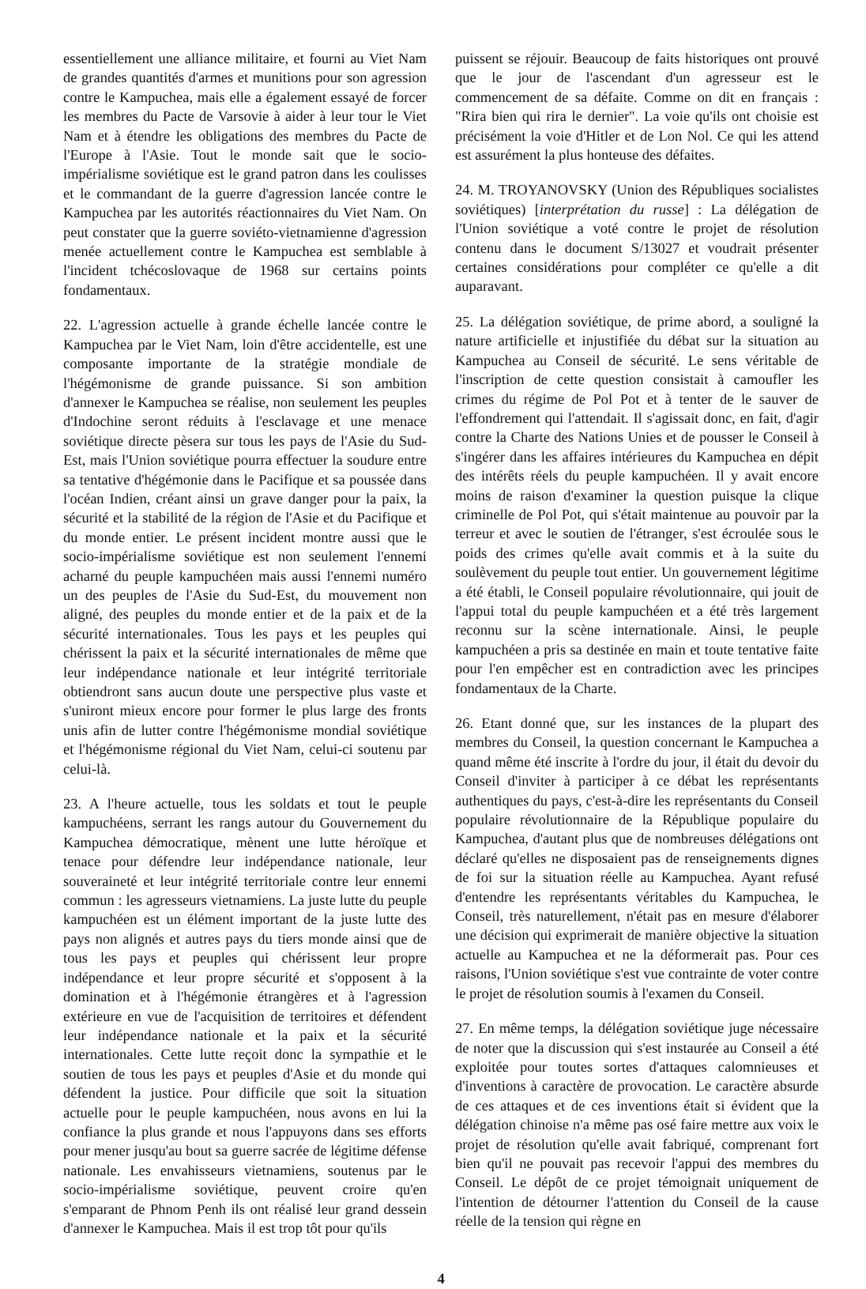essentiellement une alliance militaire, et fourni au Viet Nam de grandes quantités d'armes et munitions pour son agression contre le Kampuchea, mais elle a également essayé de forcer les membres du Pacte de Varsovie à aider à leur tour le Viet Nam et à étendre les obligations des membres du Pacte de l'Europe à l'Asie. Tout le monde sait que le socio-impérialisme soviétique est le grand patron dans les coulisses et le commandant de la guerre d'agression lancée contre le Kampuchea par les autorités réactionnaires du Viet Nam. On peut constater que la guerre soviéto-vietnamienne d'agression menée actuellement contre le Kampuchea est semblable à l'incident tchécoslovaque de 1968 sur certains points fondamentaux.
22. L'agression actuelle à grande échelle lancée contre le Kampuchea par le Viet Nam, loin d'être accidentelle, est une composante importante de la stratégie mondiale de l'hégémonisme de grande puissance. Si son ambition d'annexer le Kampuchea se réalise, non seulement les peuples d'Indochine seront réduits à l'esclavage et une menace soviétique directe pèsera sur tous les pays de l'Asie du Sud-Est, mais l'Union soviétique pourra effectuer la soudure entre sa tentative d'hégémonie dans le Pacifique et sa poussée dans l'océan Indien, créant ainsi un grave danger pour la paix, la sécurité et la stabilité de la région de l'Asie et du Pacifique et du monde entier. Le présent incident montre aussi que le socio-impérialisme soviétique est non seulement l'ennemi acharné du peuple kampuchéen mais aussi l'ennemi numéro un des peuples de l'Asie du Sud-Est, du mouvement non aligné, des peuples du monde entier et de la paix et de la sécurité internationales. Tous les pays et les peuples qui chérissent la paix et la sécurité internationales de même que leur indépendance nationale et leur intégrité territoriale obtiendront sans aucun doute une perspective plus vaste et s'uniront mieux encore pour former le plus large des fronts unis afin de lutter contre l'hégémonisme mondial soviétique et l'hégémonisme régional du Viet Nam, celui-ci soutenu par celui-là.
23. A l'heure actuelle, tous les soldats et tout le peuple kampuchéens, serrant les rangs autour du Gouvernement du Kampuchea démocratique, mènent une lutte héroïque et tenace pour défendre leur indépendance nationale, leur souveraineté et leur intégrité territoriale contre leur ennemi commun : les agresseurs vietnamiens. La juste lutte du peuple kampuchéen est un élément important de la juste lutte des pays non alignés et autres pays du tiers monde ainsi que de tous les pays et peuples qui chérissent leur propre indépendance et leur propre sécurité et s'opposent à la domination et à l'hégémonie étrangères et à l'agression extérieure en vue de l'acquisition de territoires et défendent leur indépendance nationale et la paix et la sécurité internationales. Cette lutte reçoit donc la sympathie et le soutien de tous les pays et peuples d'Asie et du monde qui défendent la justice. Pour difficile que soit la situation actuelle pour le peuple kampuchéen, nous avons en lui la confiance la plus grande et nous l'appuyons dans ses efforts pour mener jusqu'au bout sa guerre sacrée de légitime défense nationale. Les envahisseurs vietnamiens, soutenus par le socio-impérialisme soviétique, peuvent croire qu'en s'emparant de Phnom Penh ils ont réalisé leur grand dessein d'annexer le Kampuchea. Mais il est trop tôt pour qu'ils
puissent se réjouir. Beaucoup de faits historiques ont prouvé que le jour de l'ascendant d'un agresseur est le commencement de sa défaite. Comme on dit en français : "Rira bien qui rira le dernier". La voie qu'ils ont choisie est précisément la voie d'Hitler et de Lon Nol. Ce qui les attend est assurément la plus honteuse des défaites.
24. M. TROYANOVSKY (Union des Républiques socialistes soviétiques) [interprétation du russe] : La délégation de l'Union soviétique a voté contre le projet de résolution contenu dans le document S/13027 et voudrait présenter certaines considérations pour compléter ce qu'elle a dit auparavant.
25. La délégation soviétique, de prime abord, a souligné la nature artificielle et injustifiée du débat sur la situation au Kampuchea au Conseil de sécurité. Le sens véritable de l'inscription de cette question consistait à camoufler les crimes du régime de Pol Pot et à tenter de le sauver de l'effondrement qui l'attendait. Il s'agissait donc, en fait, d'agir contre la Charte des Nations Unies et de pousser le Conseil à s'ingérer dans les affaires intérieures du Kampuchea en dépit des intérêts réels du peuple kampuchéen. Il y avait encore moins de raison d'examiner la question puisque la clique criminelle de Pol Pot, qui s'était maintenue au pouvoir par la terreur et avec le soutien de l'étranger, s'est écroulée sous le poids des crimes qu'elle avait commis et à la suite du soulèvement du peuple tout entier. Un gouvernement légitime a été établi, le Conseil populaire révolutionnaire, qui jouit de l'appui total du peuple kampuchéen et a été très largement reconnu sur la scène internationale. Ainsi, le peuple kampuchéen a pris sa destinée en main et toute tentative faite pour l'en empêcher est en contradiction avec les principes fondamentaux de la Charte.
26. Etant donné que, sur les instances de la plupart des membres du Conseil, la question concernant le Kampuchea a quand même été inscrite à l'ordre du jour, il était du devoir du Conseil d'inviter à participer à ce débat les représentants authentiques du pays, c'est-à-dire les représentants du Conseil populaire révolutionnaire de la République populaire du Kampuchea, d'autant plus que de nombreuses délégations ont déclaré qu'elles ne disposaient pas de renseignements dignes de foi sur la situation réelle au Kampuchea. Ayant refusé d'entendre les représentants véritables du Kampuchea, le Conseil, très naturellement, n'était pas en mesure d'élaborer une décision qui exprimerait de manière objective la situation actuelle au Kampuchea et ne la déformerait pas. Pour ces raisons, l'Union soviétique s'est vue contrainte de voter contre le projet de résolution soumis à l'examen du Conseil.
27. En même temps, la délégation soviétique juge nécessaire de noter que la discussion qui s'est instaurée au Conseil a été exploitée pour toutes sortes d'attaques calomnieuses et d'inventions à caractère de provocation. Le caractère absurde de ces attaques et de ces inventions était si évident que la délégation chinoise n'a même pas osé faire mettre aux voix le projet de résolution qu'elle avait fabriqué, comprenant fort bien qu'il ne pouvait pas recevoir l'appui des membres du Conseil. Le dépôt de ce projet témoignait uniquement de l'intention de détourner l'attention du Conseil de la cause réelle de la tension qui règne en
4